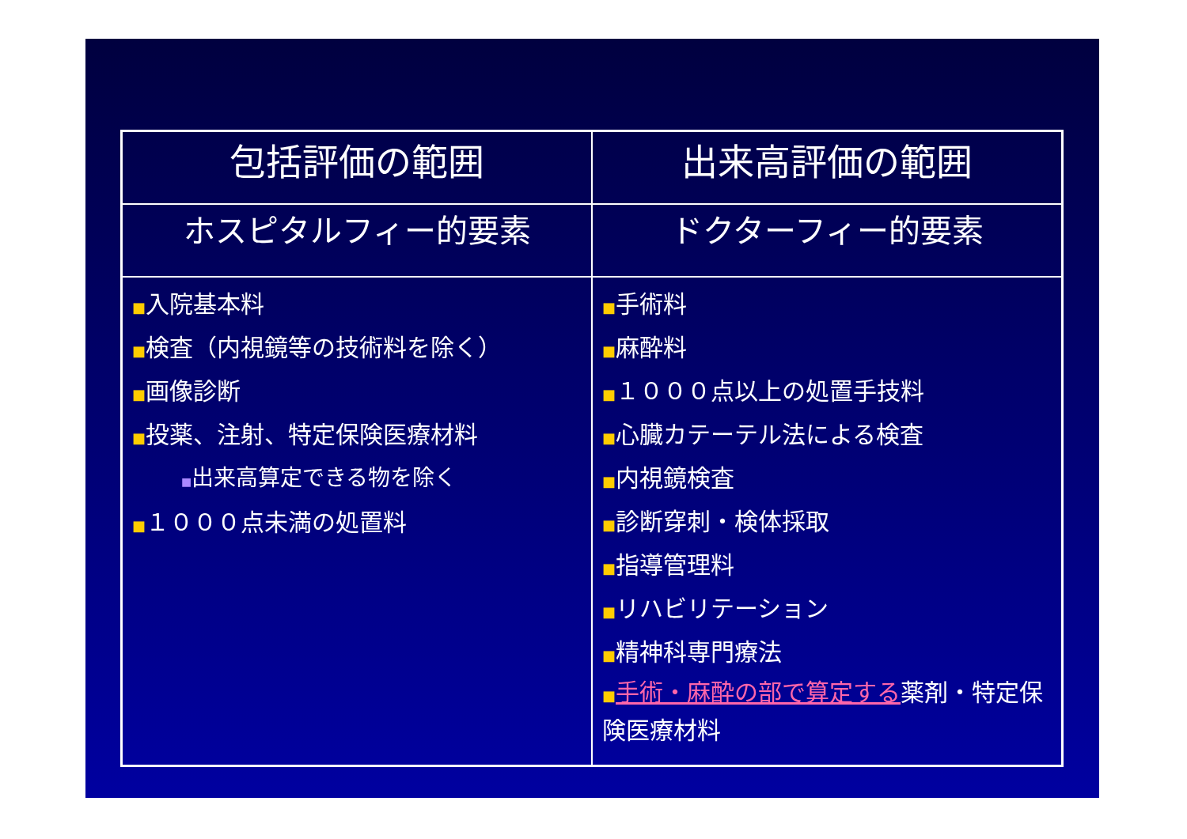| 包括評価の範囲 | 出来高評価の範囲 |
| --- | --- |
| ホスピタルフィー的要素 | ドクターフィー的要素 |
| ■ 入院基本料 ■ 検査（内視鏡等の技術料を除く） ■ 画像診断 ■ 投薬、注射、特定保険医療材料 ■ 出来高算定できる物を除く ■ １０００点未満の処置料 | ■ 手術料 ■ 麻酔料 ■ １０００点以上の処置手技料 ■ 心臓カテーテル法による検査 ■ 内視鏡検査 ■ 診断穿刺・検体採取 ■ 指導管理料 ■ リハビリテーション ■ 精神科専門療法 ■ 手術・麻酔の部で算定する 薬剤・特定保険医療材料 |